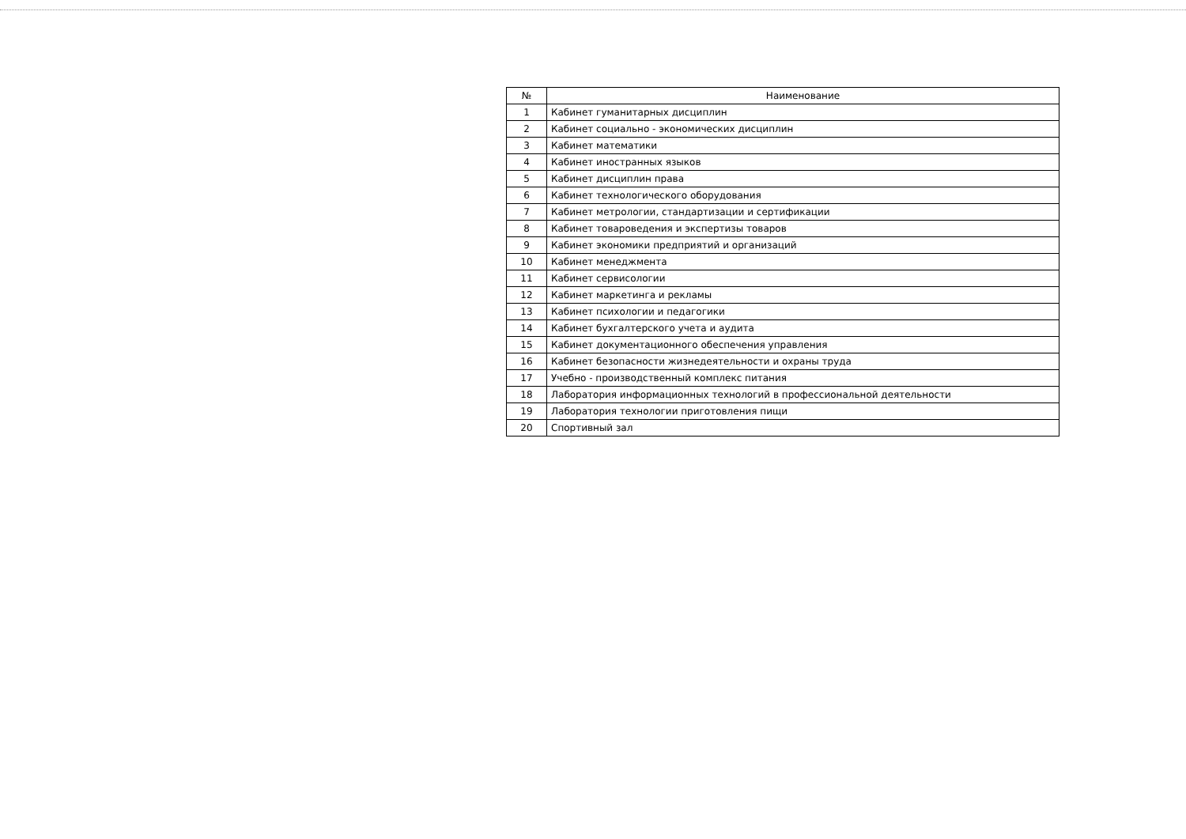| № | Наименование |
| --- | --- |
| 1 | Кабинет гуманитарных дисциплин |
| 2 | Кабинет социально - экономических дисциплин |
| 3 | Кабинет математики |
| 4 | Кабинет иностранных языков |
| 5 | Кабинет дисциплин права |
| 6 | Кабинет технологического оборудования |
| 7 | Кабинет метрологии, стандартизации и сертификации |
| 8 | Кабинет товароведения и экспертизы товаров |
| 9 | Кабинет экономики предприятий и организаций |
| 10 | Кабинет менеджмента |
| 11 | Кабинет сервисологии |
| 12 | Кабинет маркетинга и рекламы |
| 13 | Кабинет психологии и педагогики |
| 14 | Кабинет бухгалтерского учета и аудита |
| 15 | Кабинет документационного обеспечения управления |
| 16 | Кабинет безопасности жизнедеятельности и охраны труда |
| 17 | Учебно - производственный комплекс питания |
| 18 | Лаборатория информационных технологий в профессиональной деятельности |
| 19 | Лаборатория технологии приготовления пищи |
| 20 | Спортивный зал |